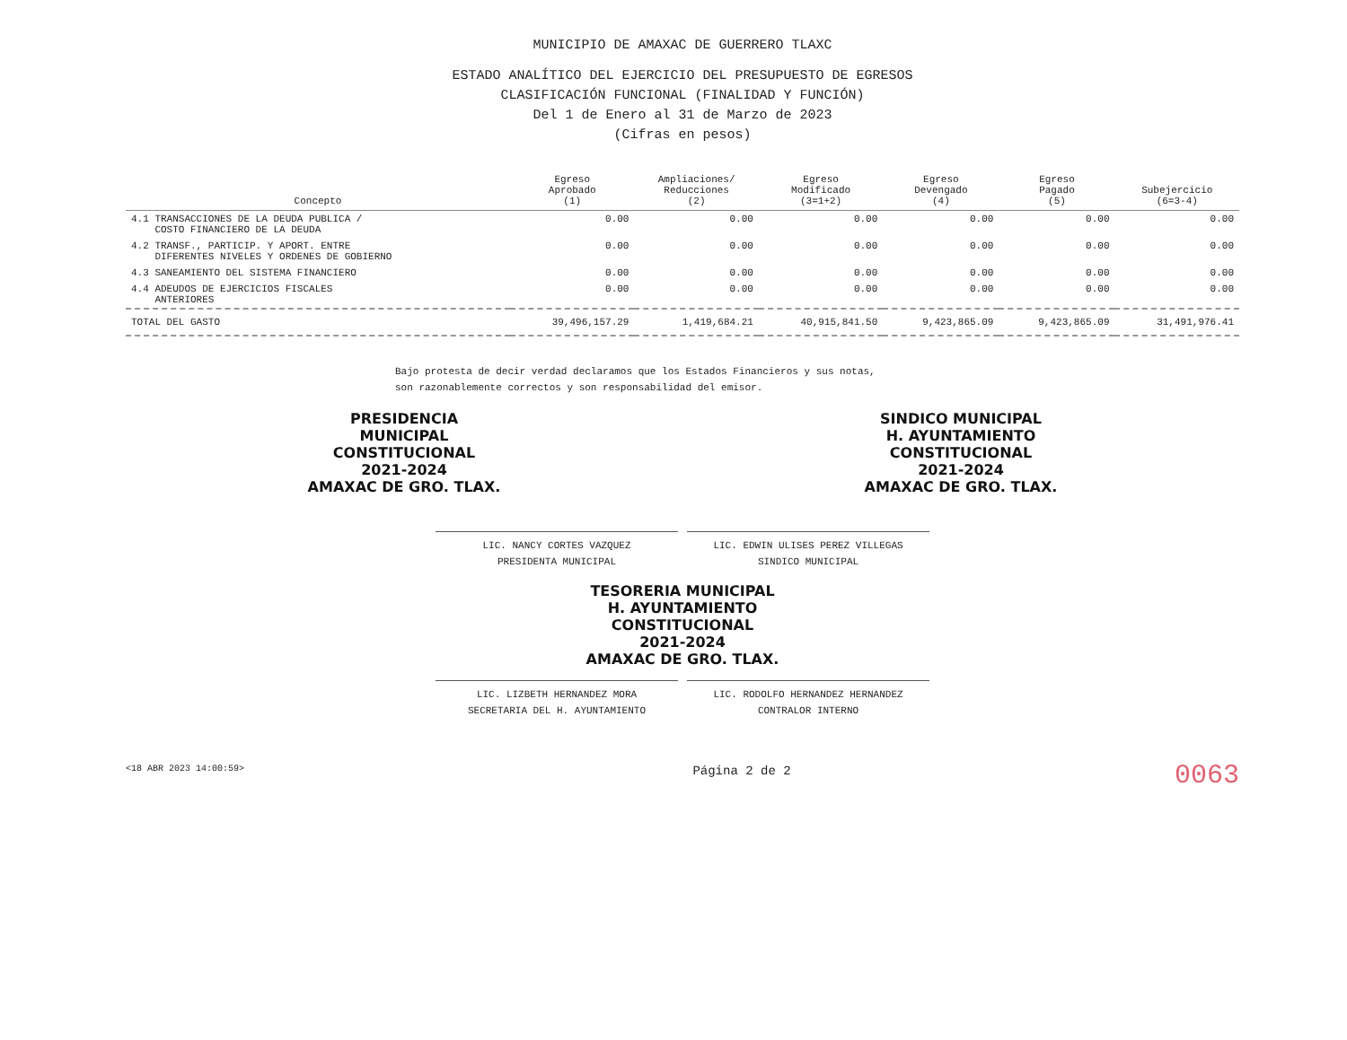MUNICIPIO DE AMAXAC DE GUERRERO TLAXC
ESTADO ANALÍTICO DEL EJERCICIO DEL PRESUPUESTO DE EGRESOS
CLASIFICACIÓN FUNCIONAL (FINALIDAD Y FUNCIÓN)
Del 1 de Enero al 31 de Marzo de 2023
(Cifras en pesos)
| Concepto | Egreso Aprobado (1) | Ampliaciones/ Reducciones (2) | Egreso Modificado (3=1+2) | Egreso Devengado (4) | Egreso Pagado (5) | Subejercicio (6=3-4) |
| --- | --- | --- | --- | --- | --- | --- |
| 4.1 TRANSACCIONES DE LA DEUDA PUBLICA / COSTO FINANCIERO DE LA DEUDA | 0.00 | 0.00 | 0.00 | 0.00 | 0.00 | 0.00 |
| 4.2 TRANSF., PARTICIP. Y APORT. ENTRE DIFERENTES NIVELES Y ORDENES DE GOBIERNO | 0.00 | 0.00 | 0.00 | 0.00 | 0.00 | 0.00 |
| 4.3 SANEAMIENTO DEL SISTEMA FINANCIERO | 0.00 | 0.00 | 0.00 | 0.00 | 0.00 | 0.00 |
| 4.4 ADEUDOS DE EJERCICIOS FISCALES ANTERIORES | 0.00 | 0.00 | 0.00 | 0.00 | 0.00 | 0.00 |
| TOTAL DEL GASTO | 39,496,157.29 | 1,419,684.21 | 40,915,841.50 | 9,423,865.09 | 9,423,865.09 | 31,491,976.41 |
Bajo protesta de decir verdad declaramos que los Estados Financieros y sus notas, son razonablemente correctos y son responsabilidad del emisor.
PRESIDENCIA
MUNICIPAL
CONSTITUCIONAL
2021-2024
AMAXAC DE GRO. TLAX.
SINDICO MUNICIPAL
H. AYUNTAMIENTO
CONSTITUCIONAL
2021-2024
AMAXAC DE GRO. TLAX.
LIC. NANCY CORTES VAZQUEZ
PRESIDENTA MUNICIPAL
LIC. EDWIN ULISES PEREZ VILLEGAS
SINDICO MUNICIPAL
TESORERIA MUNICIPAL
H. AYUNTAMIENTO
CONSTITUCIONAL
2021-2024
AMAXAC DE GRO. TLAX.
LIC. LIZBETH HERNANDEZ MORA
SECRETARIA DEL H. AYUNTAMIENTO
LIC. RODOLFO HERNANDEZ HERNANDEZ
CONTRALOR INTERNO
<18 ABR 2023 14:00:59> Página 2 de 2
0063